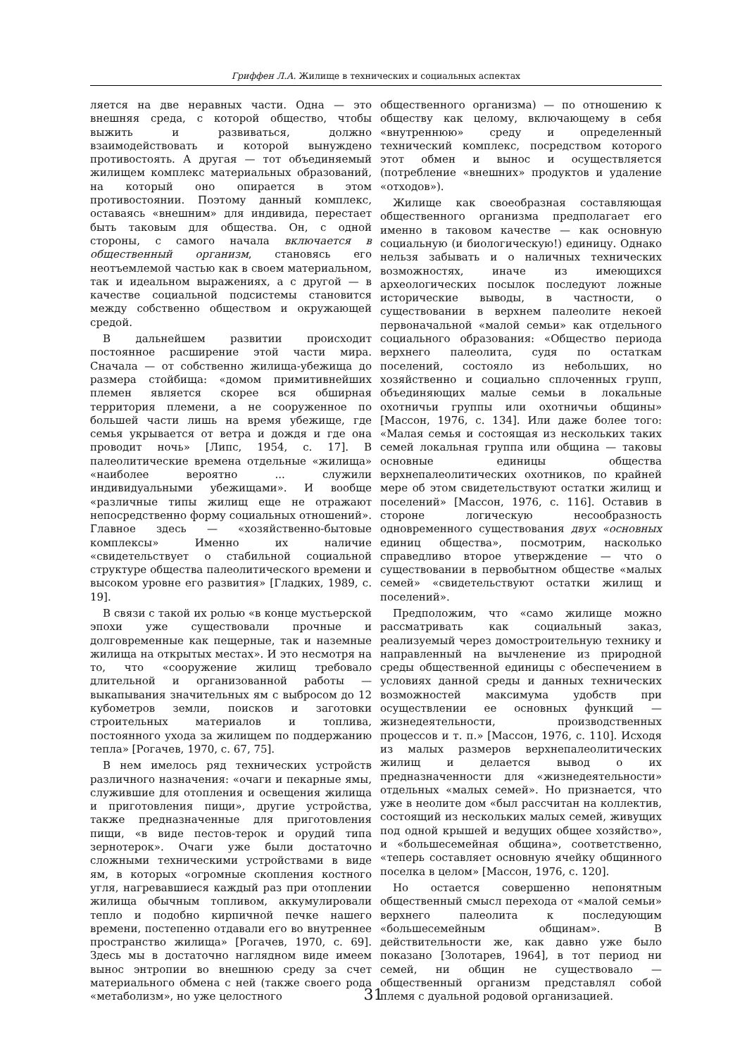Гриффен Л.А. Жилище в технических и социальных аспектах
ляется на две неравных части. Одна — это внешняя среда, с которой общество, чтобы выжить и развиваться, должно взаимодействовать и которой вынуждено противостоять. А другая — тот объединяемый жилищем комплекс материальных образований, на который оно опирается в этом противостоянии. Поэтому данный комплекс, оставаясь «внешним» для индивида, перестает быть таковым для общества. Он, с одной стороны, с самого начала включается в общественный организм, становясь его неотъемлемой частью как в своем материальном, так и идеальном выражениях, а с другой — в качестве социальной подсистемы становится между собственно обществом и окружающей средой.
В дальнейшем развитии происходит постоянное расширение этой части мира. Сначала — от собственно жилища-убежища до размера стойбища: «домом примитивнейших племен является скорее вся обширная территория племени, а не сооруженное по большей части лишь на время убежище, где семья укрывается от ветра и дождя и где она проводит ночь» [Липс, 1954, с. 17]. В палеолитические времена отдельные «жилища» «наиболее вероятно ... служили индивидуальными убежищами». И вообще «различные типы жилищ еще не отражают непосредственно форму социальных отношений». Главное здесь — «хозяйственно-бытовые комплексы» Именно их наличие «свидетельствует о стабильной социальной структуре общества палеолитического времени и высоком уровне его развития» [Гладких, 1989, с. 19].
В связи с такой их ролью «в конце мустьерской эпохи уже существовали прочные и долговременные как пещерные, так и наземные жилища на открытых местах». И это несмотря на то, что «сооружение жилищ требовало длительной и организованной работы — выкапывания значительных ям с выбросом до 12 кубометров земли, поисков и заготовки строительных материалов и топлива, постоянного ухода за жилищем по поддержанию тепла» [Рогачев, 1970, с. 67, 75].
В нем имелось ряд технических устройств различного назначения: «очаги и пекарные ямы, служившие для отопления и освещения жилища и приготовления пищи», другие устройства, также предназначенные для приготовления пищи, «в виде пестов-терок и орудий типа зернотерок». Очаги уже были достаточно сложными техническими устройствами в виде ям, в которых «огромные скопления костного угля, нагревавшиеся каждый раз при отоплении жилища обычным топливом, аккумулировали тепло и подобно кирпичной печке нашего времени, постепенно отдавали его во внутреннее пространство жилища» [Рогачев, 1970, с. 69]. Здесь мы в достаточно наглядном виде имеем вынос энтропии во внешнюю среду за счет материального обмена с ней (также своего рода «метаболизм», но уже целостного
общественного организма) — по отношению к обществу как целому, включающему в себя «внутреннюю» среду и определенный технический комплекс, посредством которого этот обмен и вынос и осуществляется (потребление «внешних» продуктов и удаление «отходов»).
Жилище как своеобразная составляющая общественного организма предполагает его именно в таковом качестве — как основную социальную (и биологическую!) единицу. Однако нельзя забывать и о наличных технических возможностях, иначе из имеющихся археологических посылок последуют ложные исторические выводы, в частности, о существовании в верхнем палеолите некоей первоначальной «малой семьи» как отдельного социального образования: «Общество периода верхнего палеолита, судя по остаткам поселений, состояло из небольших, но хозяйственно и социально сплоченных групп, объединяющих малые семьи в локальные охотничьи группы или охотничьи общины» [Массон, 1976, с. 134]. Или даже более того: «Малая семья и состоящая из нескольких таких семей локальная группа или община — таковы основные единицы общества верхнепалеолитических охотников, по крайней мере об этом свидетельствуют остатки жилищ и поселений» [Массон, 1976, с. 116]. Оставив в стороне логическую несообразность одновременного существования двух «основных единиц общества», посмотрим, насколько справедливо второе утверждение — что о существовании в первобытном обществе «малых семей» «свидетельствуют остатки жилищ и поселений».
Предположим, что «само жилище можно рассматривать как социальный заказ, реализуемый через домостроительную технику и направленный на вычленение из природной среды общественной единицы с обеспечением в условиях данной среды и данных технических возможностей максимума удобств при осуществлении ее основных функций — жизнедеятельности, производственных процессов и т. п.» [Массон, 1976, с. 110]. Исходя из малых размеров верхнепалеолитических жилищ и делается вывод о их предназначенности для «жизнедеятельности» отдельных «малых семей». Но признается, что уже в неолите дом «был рассчитан на коллектив, состоящий из нескольких малых семей, живущих под одной крышей и ведущих общее хозяйство», и «большесемейная община», соответственно, «теперь составляет основную ячейку общинного поселка в целом» [Массон, 1976, с. 120].
Но остается совершенно непонятным общественный смысл перехода от «малой семьи» верхнего палеолита к последующим «большесемейным общинам». В действительности же, как давно уже было показано [Золотарев, 1964], в тот период ни семей, ни общин не существовало — общественный организм представлял собой племя с дуальной родовой организацией.
31